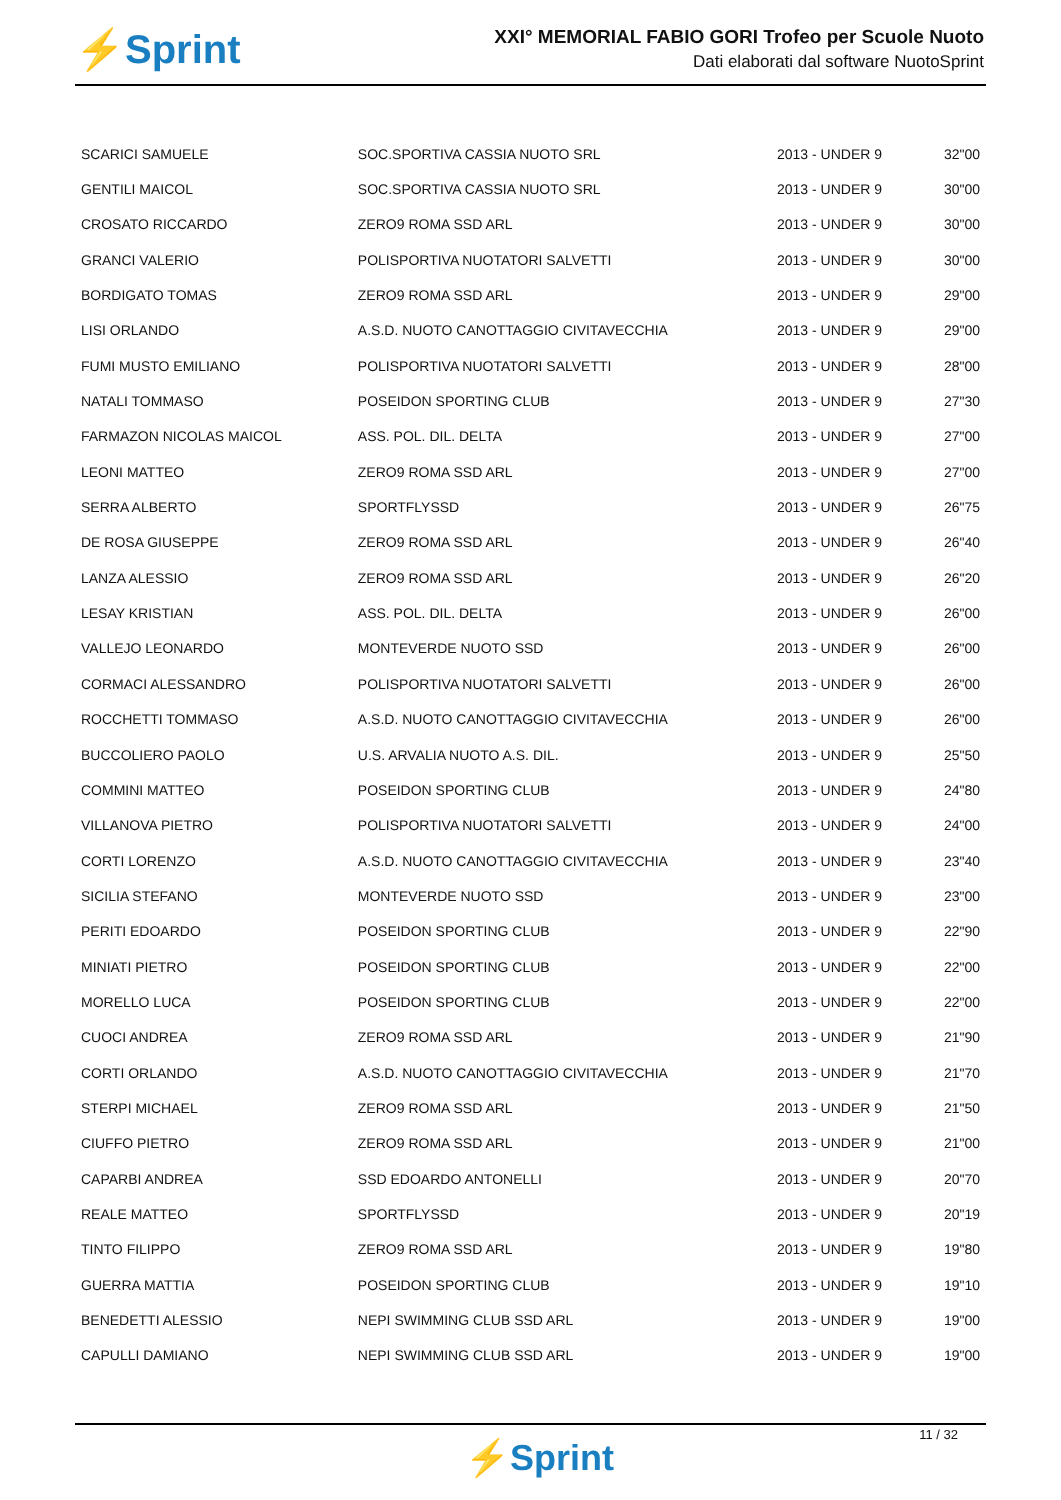⚡Sprint
XXI° MEMORIAL FABIO GORI Trofeo per Scuole Nuoto
Dati elaborati dal software NuotoSprint
| SCARICI SAMUELE | SOC.SPORTIVA CASSIA NUOTO SRL | 2013 - UNDER 9 | 32"00 |
| GENTILI MAICOL | SOC.SPORTIVA CASSIA NUOTO SRL | 2013 - UNDER 9 | 30"00 |
| CROSATO RICCARDO | ZERO9 ROMA SSD ARL | 2013 - UNDER 9 | 30"00 |
| GRANCI VALERIO | POLISPORTIVA NUOTATORI SALVETTI | 2013 - UNDER 9 | 30"00 |
| BORDIGATO TOMAS | ZERO9 ROMA SSD ARL | 2013 - UNDER 9 | 29"00 |
| LISI ORLANDO | A.S.D. NUOTO CANOTTAGGIO CIVITAVECCHIA | 2013 - UNDER 9 | 29"00 |
| FUMI MUSTO EMILIANO | POLISPORTIVA NUOTATORI SALVETTI | 2013 - UNDER 9 | 28"00 |
| NATALI TOMMASO | POSEIDON SPORTING CLUB | 2013 - UNDER 9 | 27"30 |
| FARMAZON NICOLAS MAICOL | ASS. POL. DIL. DELTA | 2013 - UNDER 9 | 27"00 |
| LEONI MATTEO | ZERO9 ROMA SSD ARL | 2013 - UNDER 9 | 27"00 |
| SERRA ALBERTO | SPORTFLYSSD | 2013 - UNDER 9 | 26"75 |
| DE ROSA GIUSEPPE | ZERO9 ROMA SSD ARL | 2013 - UNDER 9 | 26"40 |
| LANZA ALESSIO | ZERO9 ROMA SSD ARL | 2013 - UNDER 9 | 26"20 |
| LESAY KRISTIAN | ASS. POL. DIL. DELTA | 2013 - UNDER 9 | 26"00 |
| VALLEJO LEONARDO | MONTEVERDE NUOTO SSD | 2013 - UNDER 9 | 26"00 |
| CORMACI ALESSANDRO | POLISPORTIVA NUOTATORI SALVETTI | 2013 - UNDER 9 | 26"00 |
| ROCCHETTI TOMMASO | A.S.D. NUOTO CANOTTAGGIO CIVITAVECCHIA | 2013 - UNDER 9 | 26"00 |
| BUCCOLIERO PAOLO | U.S. ARVALIA NUOTO A.S. DIL. | 2013 - UNDER 9 | 25"50 |
| COMMINI MATTEO | POSEIDON SPORTING CLUB | 2013 - UNDER 9 | 24"80 |
| VILLANOVA PIETRO | POLISPORTIVA NUOTATORI SALVETTI | 2013 - UNDER 9 | 24"00 |
| CORTI LORENZO | A.S.D. NUOTO CANOTTAGGIO CIVITAVECCHIA | 2013 - UNDER 9 | 23"40 |
| SICILIA STEFANO | MONTEVERDE NUOTO SSD | 2013 - UNDER 9 | 23"00 |
| PERITI EDOARDO | POSEIDON SPORTING CLUB | 2013 - UNDER 9 | 22"90 |
| MINIATI PIETRO | POSEIDON SPORTING CLUB | 2013 - UNDER 9 | 22"00 |
| MORELLO LUCA | POSEIDON SPORTING CLUB | 2013 - UNDER 9 | 22"00 |
| CUOCI ANDREA | ZERO9 ROMA SSD ARL | 2013 - UNDER 9 | 21"90 |
| CORTI ORLANDO | A.S.D. NUOTO CANOTTAGGIO CIVITAVECCHIA | 2013 - UNDER 9 | 21"70 |
| STERPI MICHAEL | ZERO9 ROMA SSD ARL | 2013 - UNDER 9 | 21"50 |
| CIUFFO PIETRO | ZERO9 ROMA SSD ARL | 2013 - UNDER 9 | 21"00 |
| CAPARBI ANDREA | SSD EDOARDO ANTONELLI | 2013 - UNDER 9 | 20"70 |
| REALE MATTEO | SPORTFLYSSD | 2013 - UNDER 9 | 20"19 |
| TINTO FILIPPO | ZERO9 ROMA SSD ARL | 2013 - UNDER 9 | 19"80 |
| GUERRA MATTIA | POSEIDON SPORTING CLUB | 2013 - UNDER 9 | 19"10 |
| BENEDETTI ALESSIO | NEPI SWIMMING CLUB SSD ARL | 2013 - UNDER 9 | 19"00 |
| CAPULLI DAMIANO | NEPI SWIMMING CLUB SSD ARL | 2013 - UNDER 9 | 19"00 |
11 / 32
⚡Sprint